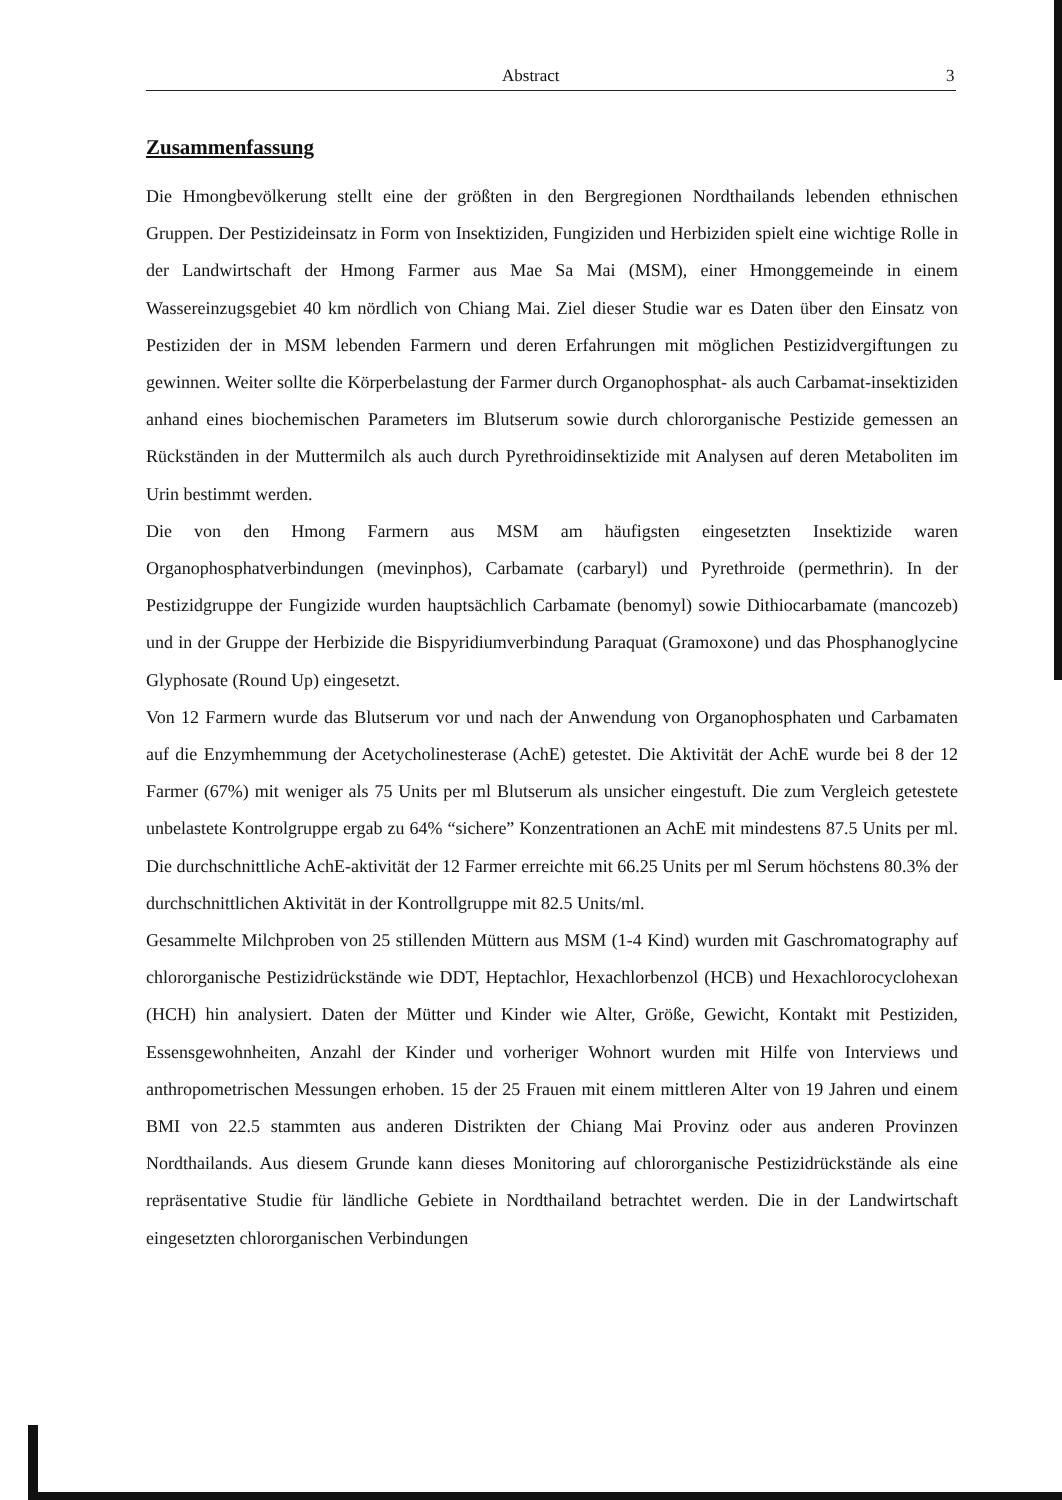Abstract 3
Zusammenfassung
Die Hmongbevölkerung stellt eine der größten in den Bergregionen Nordthailands lebenden ethnischen Gruppen. Der Pestizideinsatz in Form von Insektiziden, Fungiziden und Herbiziden spielt eine wichtige Rolle in der Landwirtschaft der Hmong Farmer aus Mae Sa Mai (MSM), einer Hmonggemeinde in einem Wassereinzugsgebiet 40 km nördlich von Chiang Mai. Ziel dieser Studie war es Daten über den Einsatz von Pestiziden der in MSM lebenden Farmern und deren Erfahrungen mit möglichen Pestizidvergiftungen zu gewinnen. Weiter sollte die Körperbelastung der Farmer durch Organophosphat- als auch Carbamat-insektiziden anhand eines biochemischen Parameters im Blutserum sowie durch chlororganische Pestizide gemessen an Rückständen in der Muttermilch als auch durch Pyrethroidinsektizide mit Analysen auf deren Metaboliten im Urin bestimmt werden.
Die von den Hmong Farmern aus MSM am häufigsten eingesetzten Insektizide waren Organophosphatverbindungen (mevinphos), Carbamate (carbaryl) und Pyrethroide (permethrin). In der Pestizidgruppe der Fungizide wurden hauptsächlich Carbamate (benomyl) sowie Dithiocarbamate (mancozeb) und in der Gruppe der Herbizide die Bispyridiumverbindung Paraquat (Gramoxone) und das Phosphanoglycine Glyphosate (Round Up) eingesetzt.
Von 12 Farmern wurde das Blutserum vor und nach der Anwendung von Organophosphaten und Carbamaten auf die Enzymhemmung der Acetycholinesterase (AchE) getestet. Die Aktivität der AchE wurde bei 8 der 12 Farmer (67%) mit weniger als 75 Units per ml Blutserum als unsicher eingestuft. Die zum Vergleich getestete unbelastete Kontrolgruppe ergab zu 64% “sichere” Konzentrationen an AchE mit mindestens 87.5 Units per ml. Die durchschnittliche AchE-aktivität der 12 Farmer erreichte mit 66.25 Units per ml Serum höchstens 80.3% der durchschnittlichen Aktivität in der Kontrollgruppe mit 82.5 Units/ml.
Gesammelte Milchproben von 25 stillenden Müttern aus MSM (1-4 Kind) wurden mit Gaschromatography auf chlororganische Pestizidrückstände wie DDT, Heptachlor, Hexachlorbenzol (HCB) und Hexachlorocyclohexan (HCH) hin analysiert. Daten der Mütter und Kinder wie Alter, Größe, Gewicht, Kontakt mit Pestiziden, Essensgewohnheiten, Anzahl der Kinder und vorheriger Wohnort wurden mit Hilfe von Interviews und anthropometrischen Messungen erhoben. 15 der 25 Frauen mit einem mittleren Alter von 19 Jahren und einem BMI von 22.5 stammten aus anderen Distrikten der Chiang Mai Provinz oder aus anderen Provinzen Nordthailands. Aus diesem Grunde kann dieses Monitoring auf chlororganische Pestizidrückstände als eine repräsentative Studie für ländliche Gebiete in Nordthailand betrachtet werden. Die in der Landwirtschaft eingesetzten chlororganischen Verbindungen